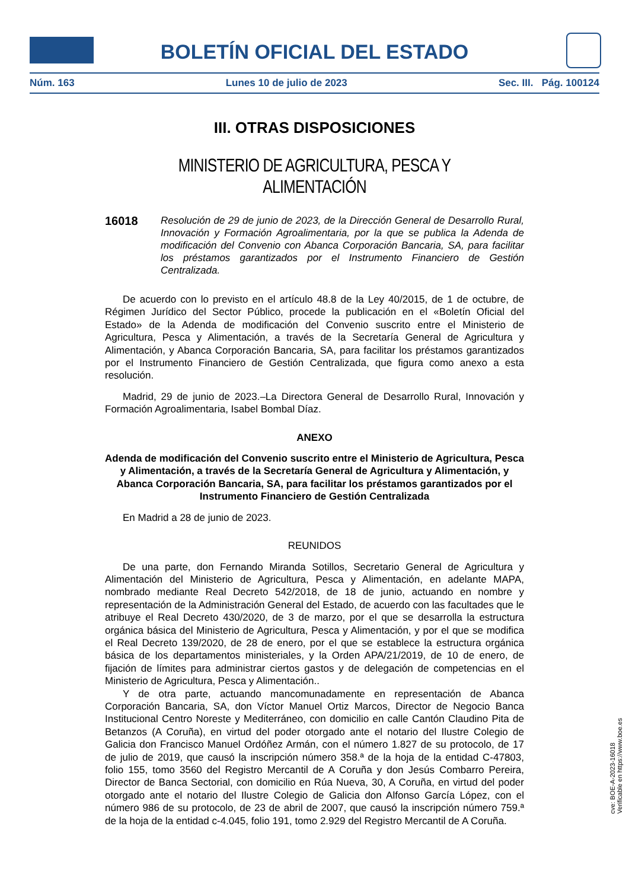BOLETÍN OFICIAL DEL ESTADO
Núm. 163 Lunes 10 de julio de 2023 Sec. III. Pág. 100124
III. OTRAS DISPOSICIONES
MINISTERIO DE AGRICULTURA, PESCA Y ALIMENTACIÓN
16018 Resolución de 29 de junio de 2023, de la Dirección General de Desarrollo Rural, Innovación y Formación Agroalimentaria, por la que se publica la Adenda de modificación del Convenio con Abanca Corporación Bancaria, SA, para facilitar los préstamos garantizados por el Instrumento Financiero de Gestión Centralizada.
De acuerdo con lo previsto en el artículo 48.8 de la Ley 40/2015, de 1 de octubre, de Régimen Jurídico del Sector Público, procede la publicación en el «Boletín Oficial del Estado» de la Adenda de modificación del Convenio suscrito entre el Ministerio de Agricultura, Pesca y Alimentación, a través de la Secretaría General de Agricultura y Alimentación, y Abanca Corporación Bancaria, SA, para facilitar los préstamos garantizados por el Instrumento Financiero de Gestión Centralizada, que figura como anexo a esta resolución.
Madrid, 29 de junio de 2023.–La Directora General de Desarrollo Rural, Innovación y Formación Agroalimentaria, Isabel Bombal Díaz.
ANEXO
Adenda de modificación del Convenio suscrito entre el Ministerio de Agricultura, Pesca y Alimentación, a través de la Secretaría General de Agricultura y Alimentación, y Abanca Corporación Bancaria, SA, para facilitar los préstamos garantizados por el Instrumento Financiero de Gestión Centralizada
En Madrid a 28 de junio de 2023.
REUNIDOS
De una parte, don Fernando Miranda Sotillos, Secretario General de Agricultura y Alimentación del Ministerio de Agricultura, Pesca y Alimentación, en adelante MAPA, nombrado mediante Real Decreto 542/2018, de 18 de junio, actuando en nombre y representación de la Administración General del Estado, de acuerdo con las facultades que le atribuye el Real Decreto 430/2020, de 3 de marzo, por el que se desarrolla la estructura orgánica básica del Ministerio de Agricultura, Pesca y Alimentación, y por el que se modifica el Real Decreto 139/2020, de 28 de enero, por el que se establece la estructura orgánica básica de los departamentos ministeriales, y la Orden APA/21/2019, de 10 de enero, de fijación de límites para administrar ciertos gastos y de delegación de competencias en el Ministerio de Agricultura, Pesca y Alimentación..
Y de otra parte, actuando mancomunadamente en representación de Abanca Corporación Bancaria, SA, don Víctor Manuel Ortiz Marcos, Director de Negocio Banca Institucional Centro Noreste y Mediterráneo, con domicilio en calle Cantón Claudino Pita de Betanzos (A Coruña), en virtud del poder otorgado ante el notario del Ilustre Colegio de Galicia don Francisco Manuel Ordóñez Armán, con el número 1.827 de su protocolo, de 17 de julio de 2019, que causó la inscripción número 358.ª de la hoja de la entidad C-47803, folio 155, tomo 3560 del Registro Mercantil de A Coruña y don Jesús Combarro Pereira, Director de Banca Sectorial, con domicilio en Rúa Nueva, 30, A Coruña, en virtud del poder otorgado ante el notario del Ilustre Colegio de Galicia don Alfonso García López, con el número 986 de su protocolo, de 23 de abril de 2007, que causó la inscripción número 759.ª de la hoja de la entidad c-4.045, folio 191, tomo 2.929 del Registro Mercantil de A Coruña.
cve: BOE-A-2023-16018
Verificable en https://www.boe.es